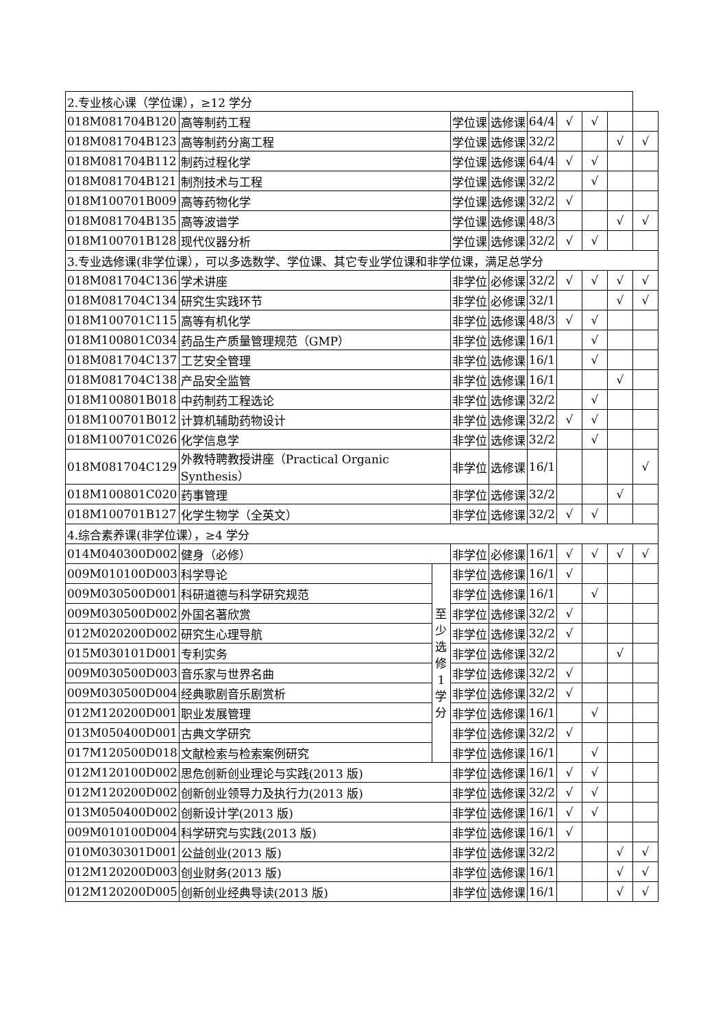| 2.专业核心课（学位课），≥12 学分 | | | | | | | | | |
| 018M081704B120 | 高等制药工程 | | 学位课 | 选修课 | 64/4 | √ | √ | | |
| 018M081704B123 | 高等制药分离工程 | | 学位课 | 选修课 | 32/2 | | | √ | √ |
| 018M081704B112 | 制药过程化学 | | 学位课 | 选修课 | 64/4 | √ | √ | | |
| 018M081704B121 | 制剂技术与工程 | | 学位课 | 选修课 | 32/2 | | √ | | |
| 018M100701B009 | 高等药物化学 | | 学位课 | 选修课 | 32/2 | √ | | | |
| 018M081704B135 | 高等波谱学 | | 学位课 | 选修课 | 48/3 | | | √ | √ |
| 018M100701B128 | 现代仪器分析 | | 学位课 | 选修课 | 32/2 | √ | √ | | |
| 3.专业选修课(非学位课），可以多选数学、学位课、其它专业学位课和非学位课，满足总学分 | | | | | | | | | |
| 018M081704C136 | 学术讲座 | | 非学位 | 必修课 | 32/2 | √ | √ | √ | √ |
| 018M081704C134 | 研究生实践环节 | | 非学位 | 必修课 | 32/1 | | | √ | √ |
| 018M100701C115 | 高等有机化学 | | 非学位 | 选修课 | 48/3 | √ | √ | | |
| 018M100801C034 | 药品生产质量管理规范（GMP） | | 非学位 | 选修课 | 16/1 | | √ | | |
| 018M081704C137 | 工艺安全管理 | | 非学位 | 选修课 | 16/1 | | √ | | |
| 018M081704C138 | 产品安全监管 | | 非学位 | 选修课 | 16/1 | | | √ | |
| 018M100801B018 | 中药制药工程选论 | | 非学位 | 选修课 | 32/2 | | √ | | |
| 018M100701B012 | 计算机辅助药物设计 | | 非学位 | 选修课 | 32/2 | √ | √ | | |
| 018M100701C026 | 化学信息学 | | 非学位 | 选修课 | 32/2 | | √ | | |
| 018M081704C129 | 外教特聘教授讲座（Practical Organic Synthesis） | | 非学位 | 选修课 | 16/1 | | | | √ |
| 018M100801C020 | 药事管理 | | 非学位 | 选修课 | 32/2 | | | √ | |
| 018M100701B127 | 化学生物学（全英文） | | 非学位 | 选修课 | 32/2 | √ | √ | | |
| 4.综合素养课(非学位课），≥4 学分 | | | | | | | | | |
| 014M040300D002 | 健身（必修） | | 非学位 | 必修课 | 16/1 | √ | √ | √ | √ |
| 009M010100D003 | 科学导论 | 至少选修1学分 | 非学位 | 选修课 | 16/1 | √ | | | |
| 009M030500D001 | 科研道德与科学研究规范 | | 非学位 | 选修课 | 16/1 | | √ | | |
| 009M030500D002 | 外国名著欣赏 | | 非学位 | 选修课 | 32/2 | √ | | | |
| 012M020200D002 | 研究生心理导航 | | 非学位 | 选修课 | 32/2 | √ | | | |
| 015M030101D001 | 专利实务 | | 非学位 | 选修课 | 32/2 | | | √ | |
| 009M030500D003 | 音乐家与世界名曲 | | 非学位 | 选修课 | 32/2 | √ | | | |
| 009M030500D004 | 经典歌剧音乐剧赏析 | | 非学位 | 选修课 | 32/2 | √ | | | |
| 012M120200D001 | 职业发展管理 | | 非学位 | 选修课 | 16/1 | | √ | | |
| 013M050400D001 | 古典文学研究 | | 非学位 | 选修课 | 32/2 | √ | | | |
| 017M120500D018 | 文献检索与检索案例研究 | | 非学位 | 选修课 | 16/1 | | √ | | |
| 012M120100D002 | 思危创新创业理论与实践(2013 版) | | 非学位 | 选修课 | 16/1 | √ | √ | | |
| 012M120200D002 | 创新创业领导力及执行力(2013 版) | | 非学位 | 选修课 | 32/2 | √ | √ | | |
| 013M050400D002 | 创新设计学(2013 版) | | 非学位 | 选修课 | 16/1 | √ | √ | | |
| 009M010100D004 | 科学研究与实践(2013 版) | | 非学位 | 选修课 | 16/1 | √ | | | |
| 010M030301D001 | 公益创业(2013 版) | | 非学位 | 选修课 | 32/2 | | | √ | √ |
| 012M120200D003 | 创业财务(2013 版) | | 非学位 | 选修课 | 16/1 | | | √ | √ |
| 012M120200D005 | 创新创业经典导读(2013 版) | | 非学位 | 选修课 | 16/1 | | | √ | √ |